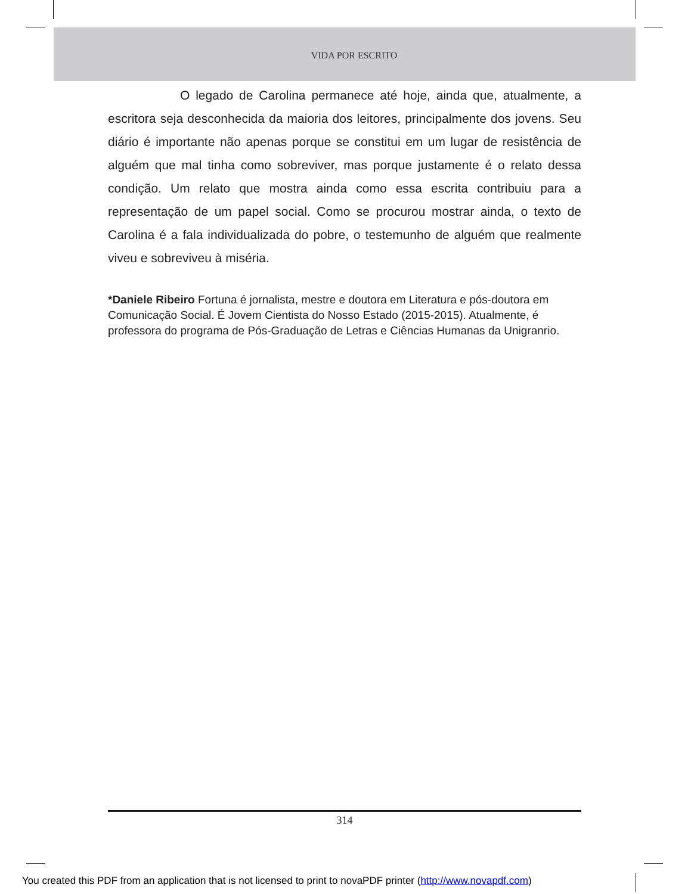VIDA POR ESCRITO
O legado de Carolina permanece até hoje, ainda que, atualmente, a escritora seja desconhecida da maioria dos leitores, principalmente dos jovens. Seu diário é importante não apenas porque se constitui em um lugar de resistência de alguém que mal tinha como sobreviver, mas porque justamente é o relato dessa condição. Um relato que mostra ainda como essa escrita contribuiu para a representação de um papel social. Como se procurou mostrar ainda, o texto de Carolina é a fala individualizada do pobre, o testemunho de alguém que realmente viveu e sobreviveu à miséria.
*Daniele Ribeiro Fortuna é jornalista, mestre e doutora em Literatura e pós-doutora em Comunicação Social. É Jovem Cientista do Nosso Estado (2015-2015). Atualmente, é professora do programa de Pós-Graduação de Letras e Ciências Humanas da Unigranrio.
314
You created this PDF from an application that is not licensed to print to novaPDF printer (http://www.novapdf.com)